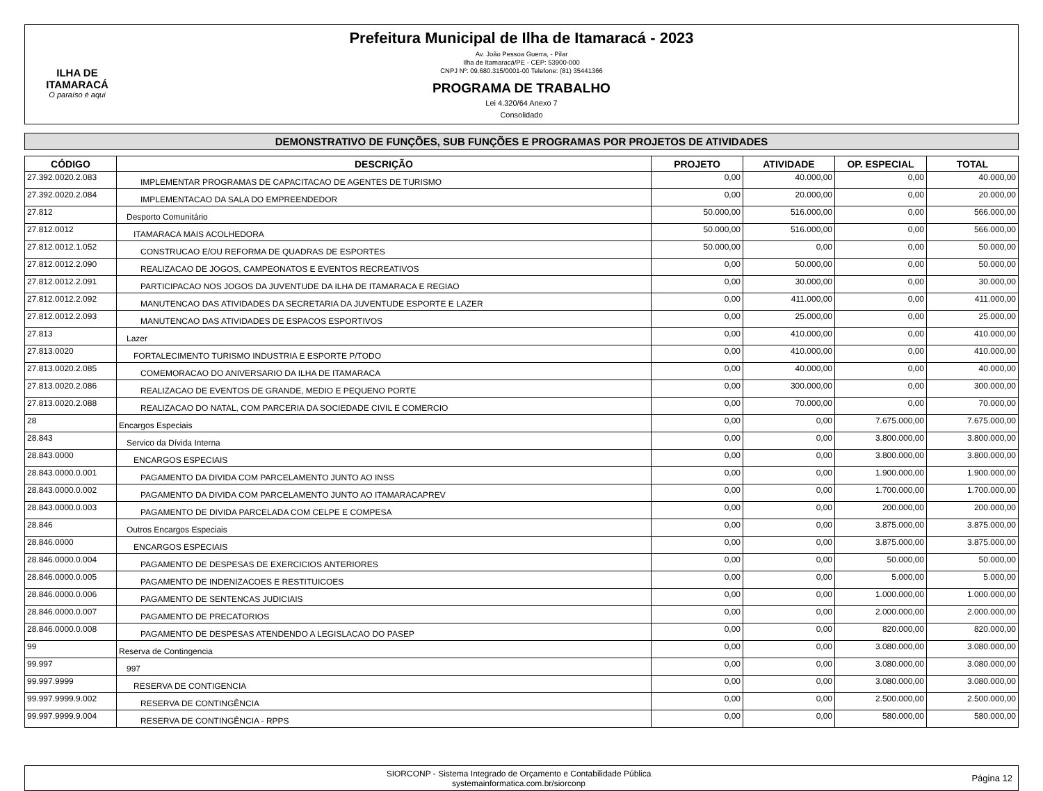ILHA DE ITAMARACÁ
O paraíso é aqui
Prefeitura Municipal de Ilha de Itamaracá - 2023
Av. João Pessoa Guerra, - Pilar
Ilha de Itamaracá/PE - CEP: 53900-000
CNPJ Nº: 09.680.315/0001-00 Telefone: (81) 35441366
PROGRAMA DE TRABALHO
Lei 4.320/64 Anexo 7
Consolidado
DEMONSTRATIVO DE FUNÇÕES, SUB FUNÇÕES E PROGRAMAS POR PROJETOS DE ATIVIDADES
| CÓDIGO | DESCRIÇÃO | PROJETO | ATIVIDADE | OP. ESPECIAL | TOTAL |
| --- | --- | --- | --- | --- | --- |
| 27.392.0020.2.083 | IMPLEMENTAR PROGRAMAS DE CAPACITACAO DE AGENTES DE TURISMO | 0,00 | 40.000,00 | 0,00 | 40.000,00 |
| 27.392.0020.2.084 | IMPLEMENTACAO DA SALA DO EMPREENDEDOR | 0,00 | 20.000,00 | 0,00 | 20.000,00 |
| 27.812 | Desporto Comunitário | 50.000,00 | 516.000,00 | 0,00 | 566.000,00 |
| 27.812.0012 | ITAMARACA MAIS ACOLHEDORA | 50.000,00 | 516.000,00 | 0,00 | 566.000,00 |
| 27.812.0012.1.052 | CONSTRUCAO E/OU REFORMA DE QUADRAS DE ESPORTES | 50.000,00 | 0,00 | 0,00 | 50.000,00 |
| 27.812.0012.2.090 | REALIZACAO DE JOGOS, CAMPEONATOS E EVENTOS RECREATIVOS | 0,00 | 50.000,00 | 0,00 | 50.000,00 |
| 27.812.0012.2.091 | PARTICIPACAO NOS JOGOS DA JUVENTUDE DA ILHA DE ITAMARACA E REGIAO | 0,00 | 30.000,00 | 0,00 | 30.000,00 |
| 27.812.0012.2.092 | MANUTENCAO DAS ATIVIDADES DA SECRETARIA DA JUVENTUDE ESPORTE E LAZER | 0,00 | 411.000,00 | 0,00 | 411.000,00 |
| 27.812.0012.2.093 | MANUTENCAO DAS ATIVIDADES DE ESPACOS ESPORTIVOS | 0,00 | 25.000,00 | 0,00 | 25.000,00 |
| 27.813 | Lazer | 0,00 | 410.000,00 | 0,00 | 410.000,00 |
| 27.813.0020 | FORTALECIMENTO TURISMO INDUSTRIA E ESPORTE P/TODO | 0,00 | 410.000,00 | 0,00 | 410.000,00 |
| 27.813.0020.2.085 | COMEMORACAO DO ANIVERSARIO DA ILHA DE ITAMARACA | 0,00 | 40.000,00 | 0,00 | 40.000,00 |
| 27.813.0020.2.086 | REALIZACAO DE EVENTOS DE GRANDE, MEDIO E PEQUENO PORTE | 0,00 | 300.000,00 | 0,00 | 300.000,00 |
| 27.813.0020.2.088 | REALIZACAO DO NATAL, COM PARCERIA DA SOCIEDADE CIVIL E COMERCIO | 0,00 | 70.000,00 | 0,00 | 70.000,00 |
| 28 | Encargos Especiais | 0,00 | 0,00 | 7.675.000,00 | 7.675.000,00 |
| 28.843 | Servico da Dívida Interna | 0,00 | 0,00 | 3.800.000,00 | 3.800.000,00 |
| 28.843.0000 | ENCARGOS ESPECIAIS | 0,00 | 0,00 | 3.800.000,00 | 3.800.000,00 |
| 28.843.0000.0.001 | PAGAMENTO DA DIVIDA COM PARCELAMENTO JUNTO AO INSS | 0,00 | 0,00 | 1.900.000,00 | 1.900.000,00 |
| 28.843.0000.0.002 | PAGAMENTO DA DIVIDA COM PARCELAMENTO JUNTO AO ITAMARACAPREV | 0,00 | 0,00 | 1.700.000,00 | 1.700.000,00 |
| 28.843.0000.0.003 | PAGAMENTO DE DIVIDA PARCELADA COM CELPE E COMPESA | 0,00 | 0,00 | 200.000,00 | 200.000,00 |
| 28.846 | Outros Encargos Especiais | 0,00 | 0,00 | 3.875.000,00 | 3.875.000,00 |
| 28.846.0000 | ENCARGOS ESPECIAIS | 0,00 | 0,00 | 3.875.000,00 | 3.875.000,00 |
| 28.846.0000.0.004 | PAGAMENTO DE DESPESAS DE EXERCICIOS ANTERIORES | 0,00 | 0,00 | 50.000,00 | 50.000,00 |
| 28.846.0000.0.005 | PAGAMENTO DE INDENIZACOES E RESTITUICOES | 0,00 | 0,00 | 5.000,00 | 5.000,00 |
| 28.846.0000.0.006 | PAGAMENTO DE SENTENCAS JUDICIAIS | 0,00 | 0,00 | 1.000.000,00 | 1.000.000,00 |
| 28.846.0000.0.007 | PAGAMENTO DE PRECATORIOS | 0,00 | 0,00 | 2.000.000,00 | 2.000.000,00 |
| 28.846.0000.0.008 | PAGAMENTO DE DESPESAS ATENDENDO A LEGISLACAO DO PASEP | 0,00 | 0,00 | 820.000,00 | 820.000,00 |
| 99 | Reserva de Contingencia | 0,00 | 0,00 | 3.080.000,00 | 3.080.000,00 |
| 99.997 | 997 | 0,00 | 0,00 | 3.080.000,00 | 3.080.000,00 |
| 99.997.9999 | RESERVA DE CONTIGENCIA | 0,00 | 0,00 | 3.080.000,00 | 3.080.000,00 |
| 99.997.9999.9.002 | RESERVA DE CONTINGÊNCIA | 0,00 | 0,00 | 2.500.000,00 | 2.500.000,00 |
| 99.997.9999.9.004 | RESERVA DE CONTINGÊNCIA - RPPS | 0,00 | 0,00 | 580.000,00 | 580.000,00 |
SIORCONP - Sistema Integrado de Orçamento e Contabilidade Pública
systemainformatica.com.br/siorconp
Página 12